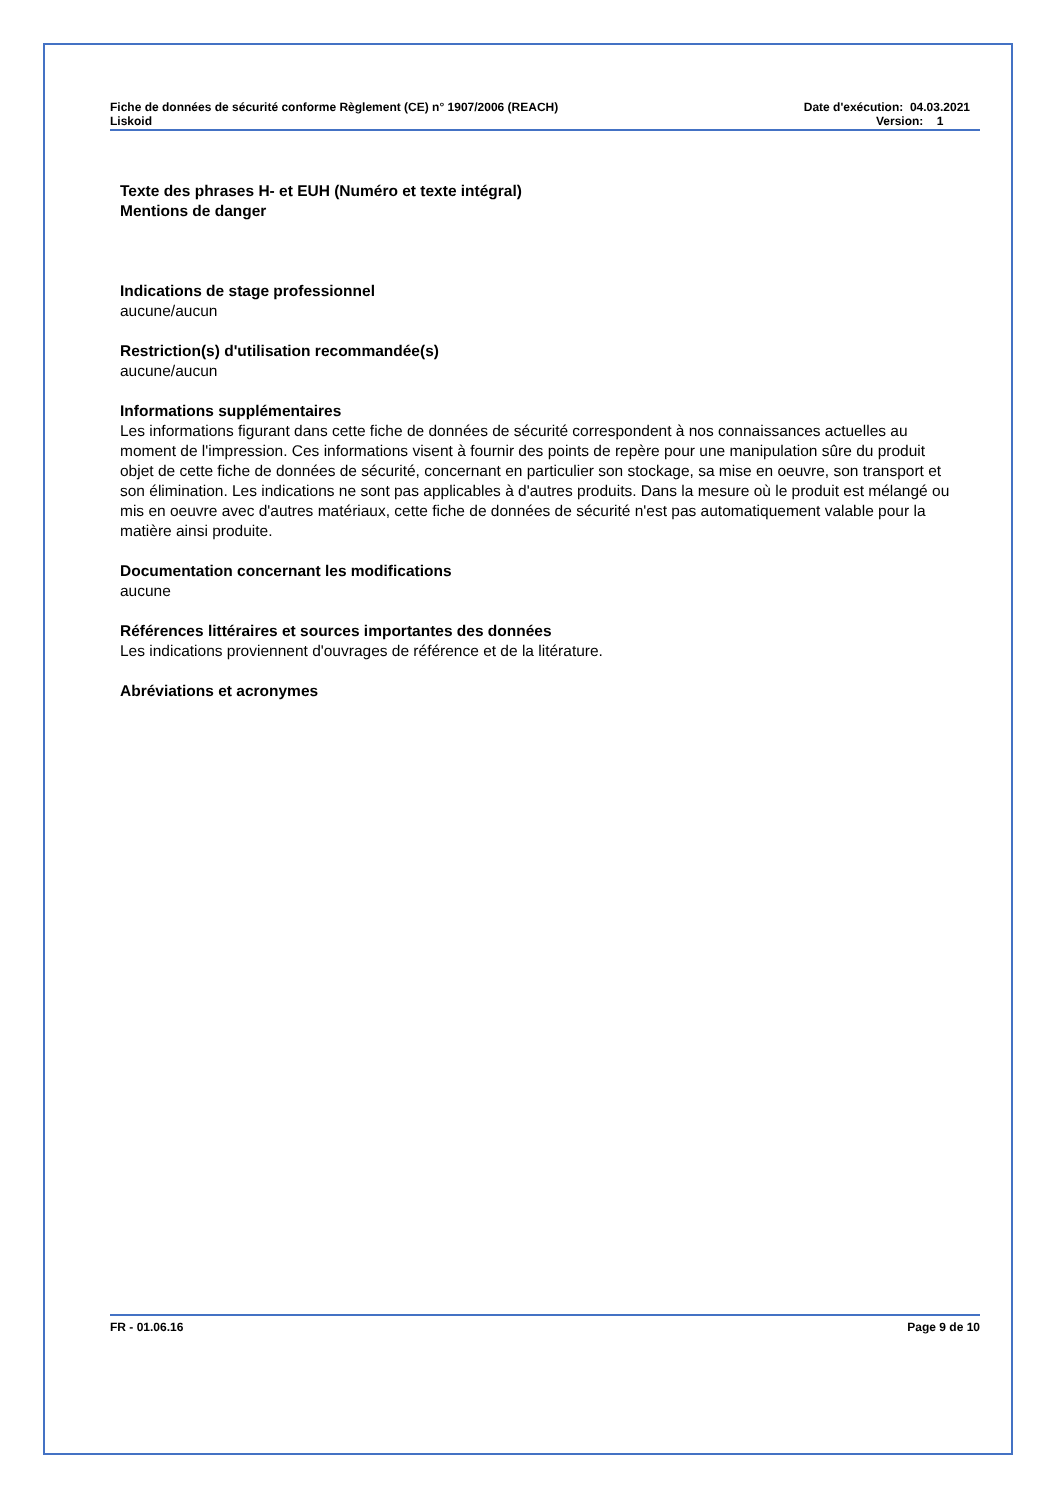Fiche de données de sécurité conforme Règlement (CE) n° 1907/2006 (REACH)
Liskoid
Date d'exécution: 04.03.2021
Version: 1
Texte des phrases H- et EUH (Numéro et texte intégral)
Mentions de danger
Indications de stage professionnel
aucune/aucun
Restriction(s) d'utilisation recommandée(s)
aucune/aucun
Informations supplémentaires
Les informations figurant dans cette fiche de données de sécurité correspondent à nos connaissances actuelles au moment de l'impression. Ces informations visent à fournir des points de repère pour une manipulation sûre du produit objet de cette fiche de données de sécurité, concernant en particulier son stockage, sa mise en oeuvre, son transport et son élimination. Les indications ne sont pas applicables à d'autres produits. Dans la mesure où le produit est mélangé ou mis en oeuvre avec d'autres matériaux, cette fiche de données de sécurité n'est pas automatiquement valable pour la matière ainsi produite.
Documentation concernant les modifications
aucune
Références littéraires et sources importantes des données
Les indications proviennent d'ouvrages de référence et de la litérature.
Abréviations et acronymes
FR - 01.06.16 Page 9 de 10